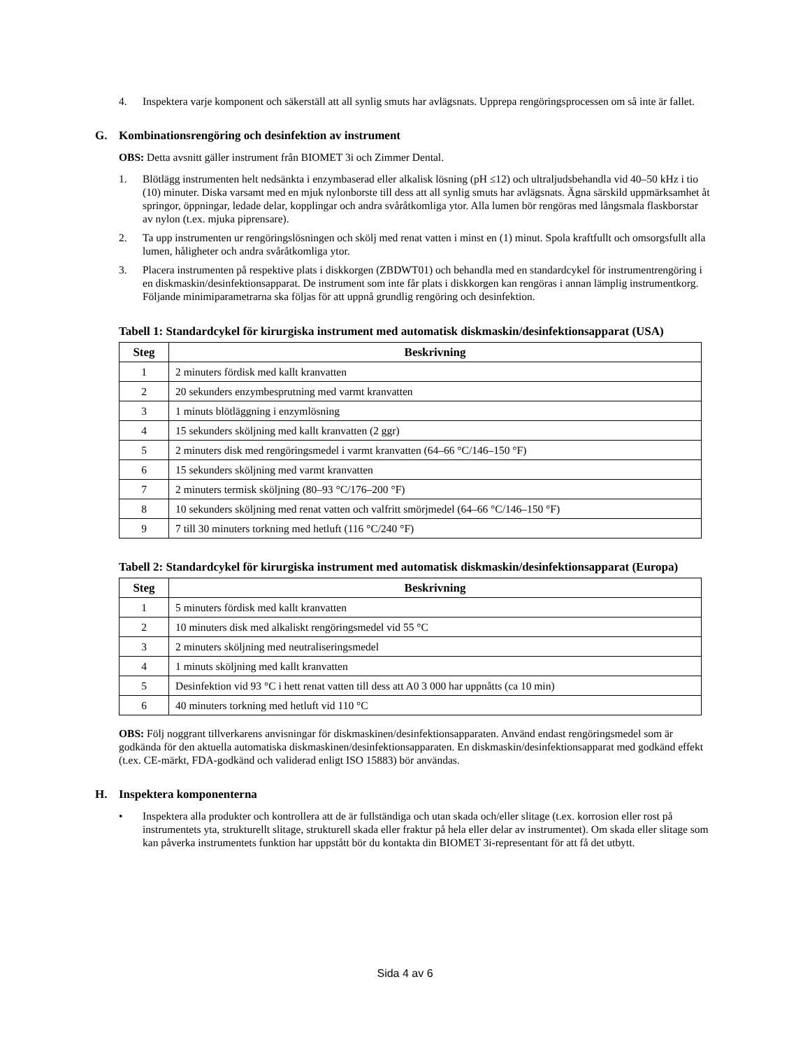4. Inspektera varje komponent och säkerställ att all synlig smuts har avlägsnats. Upprepa rengöringsprocessen om så inte är fallet.
G. Kombinationsrengöring och desinfektion av instrument
OBS: Detta avsnitt gäller instrument från BIOMET 3i och Zimmer Dental.
1. Blötlägg instrumenten helt nedsänkta i enzymbaserad eller alkalisk lösning (pH ≤12) och ultraljudsbehandla vid 40–50 kHz i tio (10) minuter. Diska varsamt med en mjuk nylonborste till dess att all synlig smuts har avlägsnats. Ägna särskild uppmärksamhet åt springor, öppningar, ledade delar, kopplingar och andra svåråtkomliga ytor. Alla lumen bör rengöras med långsmala flaskborstar av nylon (t.ex. mjuka piprensare).
2. Ta upp instrumenten ur rengöringslösningen och skölj med renat vatten i minst en (1) minut. Spola kraftfullt och omsorgsfullt alla lumen, håligheter och andra svåråtkomliga ytor.
3. Placera instrumenten på respektive plats i diskkorgen (ZBDWT01) och behandla med en standardcykel för instrumentrengöring i en diskmaskin/desinfektionsapparat. De instrument som inte får plats i diskkorgen kan rengöras i annan lämplig instrumentkorg. Följande minimiparametrarna ska följas för att uppnå grundlig rengöring och desinfektion.
Tabell 1: Standardcykel för kirurgiska instrument med automatisk diskmaskin/desinfektionsapparat (USA)
| Steg | Beskrivning |
| --- | --- |
| 1 | 2 minuters fördisk med kallt kranvatten |
| 2 | 20 sekunders enzymbesprutning med varmt kranvatten |
| 3 | 1 minuts blötläggning i enzymlösning |
| 4 | 15 sekunders sköljning med kallt kranvatten (2 ggr) |
| 5 | 2 minuters disk med rengöringsmedel i varmt kranvatten (64–66 °C/146–150 °F) |
| 6 | 15 sekunders sköljning med varmt kranvatten |
| 7 | 2 minuters termisk sköljning (80–93 °C/176–200 °F) |
| 8 | 10 sekunders sköljning med renat vatten och valfritt smörjmedel (64–66 °C/146–150 °F) |
| 9 | 7 till 30 minuters torkning med hetluft (116 °C/240 °F) |
Tabell 2: Standardcykel för kirurgiska instrument med automatisk diskmaskin/desinfektionsapparat (Europa)
| Steg | Beskrivning |
| --- | --- |
| 1 | 5 minuters fördisk med kallt kranvatten |
| 2 | 10 minuters disk med alkaliskt rengöringsmedel vid 55 °C |
| 3 | 2 minuters sköljning med neutraliseringsmedel |
| 4 | 1 minuts sköljning med kallt kranvatten |
| 5 | Desinfektion vid 93 °C i hett renat vatten till dess att A0 3 000 har uppnåtts (ca 10 min) |
| 6 | 40 minuters torkning med hetluft vid 110 °C |
OBS: Följ noggrant tillverkarens anvisningar för diskmaskinen/desinfektionsapparaten. Använd endast rengöringsmedel som är godkända för den aktuella automatiska diskmaskinen/desinfektionsapparaten. En diskmaskin/desinfektionsapparat med godkänd effekt (t.ex. CE-märkt, FDA-godkänd och validerad enligt ISO 15883) bör användas.
H. Inspektera komponenterna
• Inspektera alla produkter och kontrollera att de är fullständiga och utan skada och/eller slitage (t.ex. korrosion eller rost på instrumentets yta, strukturellt slitage, strukturell skada eller fraktur på hela eller delar av instrumentet). Om skada eller slitage som kan påverka instrumentets funktion har uppstått bör du kontakta din BIOMET 3i-representant för att få det utbytt.
Sida 4 av 6